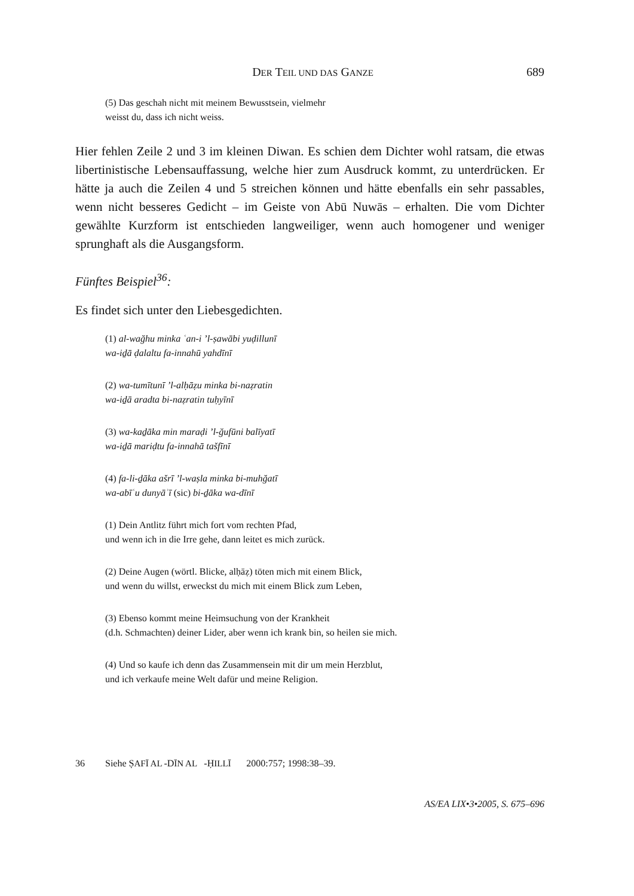DER TEIL UND DAS GANZE
689
(5) Das geschah nicht mit meinem Bewusstsein, vielmehr
weisst du, dass ich nicht weiss.
Hier fehlen Zeile 2 und 3 im kleinen Diwan. Es schien dem Dichter wohl ratsam, die etwas libertinistische Lebensauffassung, welche hier zum Ausdruck kommt, zu unterdrücken. Er hätte ja auch die Zeilen 4 und 5 streichen können und hätte ebenfalls ein sehr passables, wenn nicht besseres Gedicht – im Geiste von Abū Nuwās – erhalten. Die vom Dichter gewählte Kurzform ist entschieden langweiliger, wenn auch homogener und weniger sprunghaft als die Ausgangsform.
Fünftes Beispiel<sup>36</sup>:
Es findet sich unter den Liebesgedichten.
(1) al-wağhu minka ʿan-i ’l-ṣawābi yuḍillunī
wa-iḏā ḍalaltu fa-innahū yahdīnī
(2) wa-tumītunī ’l-alḥāẓu minka bi-naẓratin
wa-iḏā aradta bi-naẓratin tuḥyīnī
(3) wa-kaḏāka min maraḍi ’l-ğufūni balīyatī
wa-iḏā mariḍtu fa-innahā tašfīnī
(4) fa-li-ḏāka ašrī ’l-waṣla minka bi-muhğatī
wa-abīʿu dunyāʾī (sic) bi-ḏāka wa-dīnī
(1) Dein Antlitz führt mich fort vom rechten Pfad,
und wenn ich in die Irre gehe, dann leitet es mich zurück.
(2) Deine Augen (wörtl. Blicke, alḥāẓ) töten mich mit einem Blick,
und wenn du willst, erweckst du mich mit einem Blick zum Leben,
(3) Ebenso kommt meine Heimsuchung von der Krankheit
(d.h. Schmachten) deiner Lider, aber wenn ich krank bin, so heilen sie mich.
(4) Und so kaufe ich denn das Zusammensein mit dir um mein Herzblut,
und ich verkaufe meine Welt dafür und meine Religion.
36 Siehe Ṣ AFĪ AL -D ĪN AL -Ḥ ILLĪ 2000:757; 1998:38–39.
AS/EA LIX•3•2005, S. 675–696